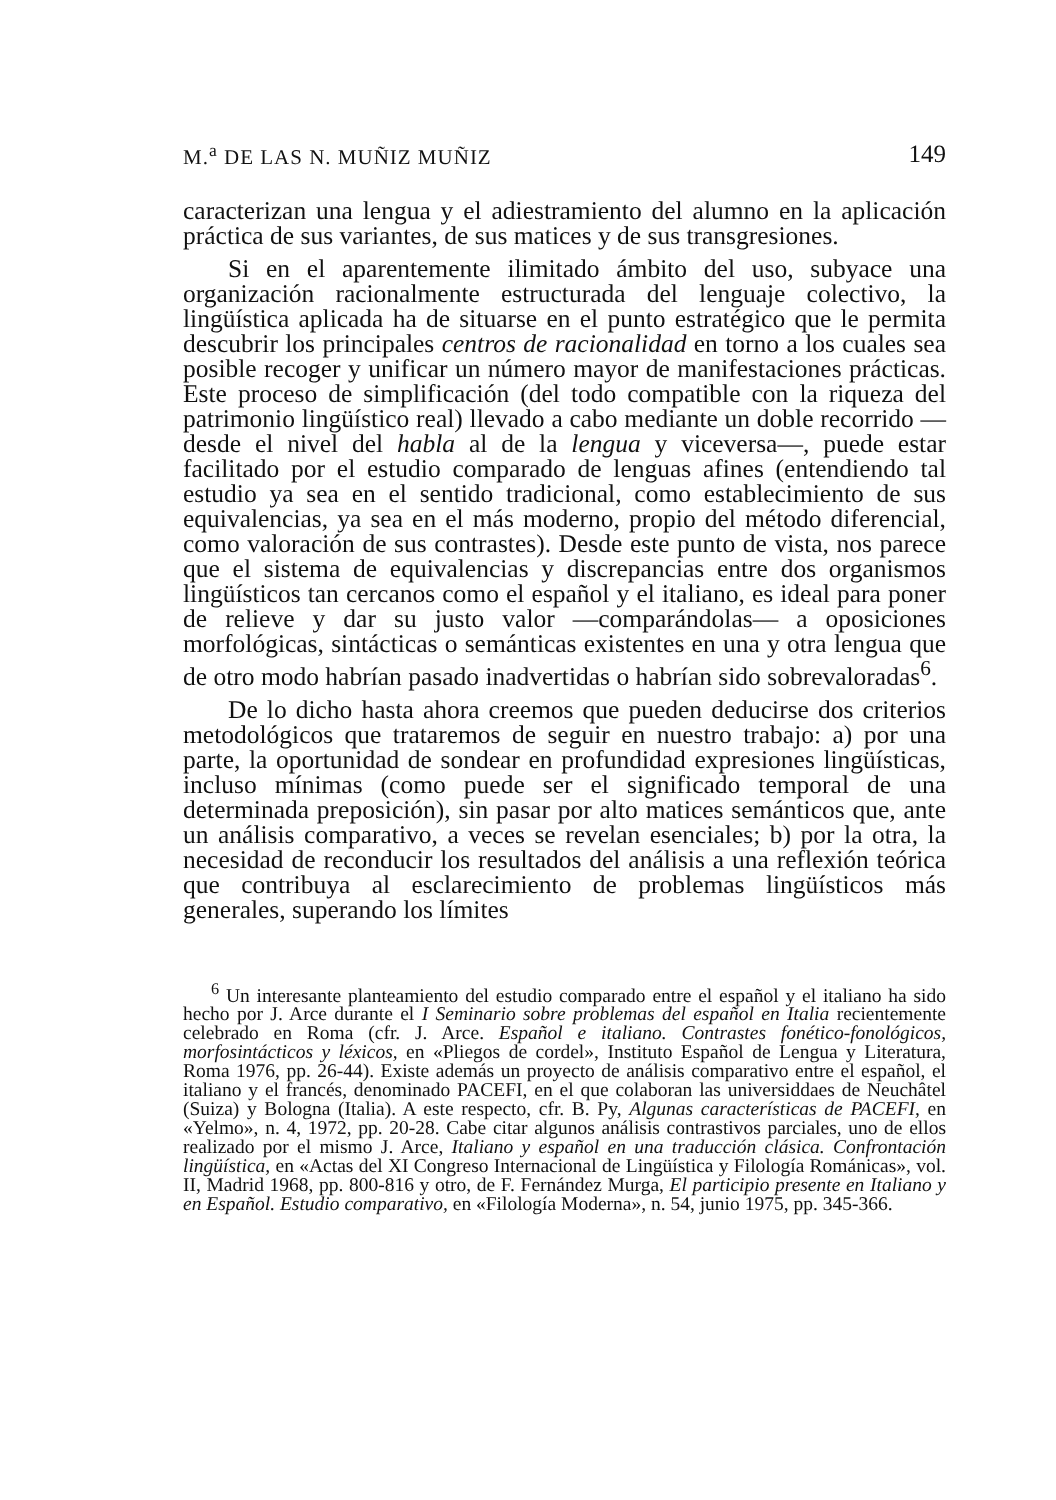M.<sup>a</sup> DE LAS N. MUÑIZ MUÑIZ 149
caracterizan una lengua y el adiestramiento del alumno en la aplicación práctica de sus variantes, de sus matices y de sus transgresiones.
Si en el aparentemente ilimitado ámbito del uso, subyace una organización racionalmente estructurada del lenguaje colectivo, la lingüística aplicada ha de situarse en el punto estratégico que le permita descubrir los principales centros de racionalidad en torno a los cuales sea posible recoger y unificar un número mayor de manifestaciones prácticas. Este proceso de simplificación (del todo compatible con la riqueza del patrimonio lingüístico real) llevado a cabo mediante un doble recorrido —desde el nivel del habla al de la lengua y viceversa—, puede estar facilitado por el estudio comparado de lenguas afines (entendiendo tal estudio ya sea en el sentido tradicional, como establecimiento de sus equivalencias, ya sea en el más moderno, propio del método diferencial, como valoración de sus contrastes). Desde este punto de vista, nos parece que el sistema de equivalencias y discrepancias entre dos organismos lingüísticos tan cercanos como el español y el italiano, es ideal para poner de relieve y dar su justo valor —comparándolas— a oposiciones morfológicas, sintácticas o semánticas existentes en una y otra lengua que de otro modo habrían pasado inadvertidas o habrían sido sobrevaloradas<sup>6</sup>.
De lo dicho hasta ahora creemos que pueden deducirse dos criterios metodológicos que trataremos de seguir en nuestro trabajo: a) por una parte, la oportunidad de sondear en profundidad expresiones lingüísticas, incluso mínimas (como puede ser el significado temporal de una determinada preposición), sin pasar por alto matices semánticos que, ante un análisis comparativo, a veces se revelan esenciales; b) por la otra, la necesidad de reconducir los resultados del análisis a una reflexión teórica que contribuya al esclarecimiento de problemas lingüísticos más generales, superando los límites
<sup>6</sup> Un interesante planteamiento del estudio comparado entre el español y el italiano ha sido hecho por J. Arce durante el I Seminario sobre problemas del español en Italia recientemente celebrado en Roma (cfr. J. Arce. Español e italiano. Contrastes fonético-fonológicos, morfosintácticos y léxicos, en «Pliegos de cordel», Instituto Español de Lengua y Literatura, Roma 1976, pp. 26-44). Existe además un proyecto de análisis comparativo entre el español, el italiano y el francés, denominado PACEFI, en el que colaboran las universiddaes de Neuchâtel (Suiza) y Bologna (Italia). A este respecto, cfr. B. Py, Algunas características de PACEFI, en «Yelmo», n. 4, 1972, pp. 20-28. Cabe citar algunos análisis contrastivos parciales, uno de ellos realizado por el mismo J. Arce, Italiano y español en una traducción clásica. Confrontación lingüística, en «Actas del XI Congreso Internacional de Lingüística y Filología Románicas», vol. II, Madrid 1968, pp. 800-816 y otro, de F. Fernández Murga, El participio presente en Italiano y en Español. Estudio comparativo, en «Filología Moderna», n. 54, junio 1975, pp. 345-366.